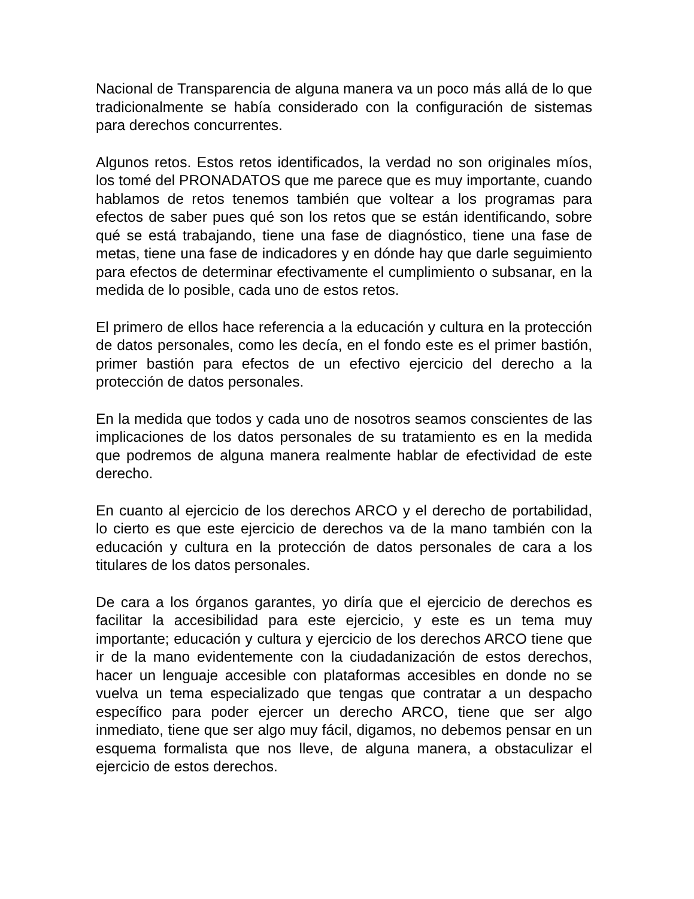Nacional de Transparencia de alguna manera va un poco más allá de lo que tradicionalmente se había considerado con la configuración de sistemas para derechos concurrentes.
Algunos retos. Estos retos identificados, la verdad no son originales míos, los tomé del PRONADATOS que me parece que es muy importante, cuando hablamos de retos tenemos también que voltear a los programas para efectos de saber pues qué son los retos que se están identificando, sobre qué se está trabajando, tiene una fase de diagnóstico, tiene una fase de metas, tiene una fase de indicadores y en dónde hay que darle seguimiento para efectos de determinar efectivamente el cumplimiento o subsanar, en la medida de lo posible, cada uno de estos retos.
El primero de ellos hace referencia a la educación y cultura en la protección de datos personales, como les decía, en el fondo este es el primer bastión, primer bastión para efectos de un efectivo ejercicio del derecho a la protección de datos personales.
En la medida que todos y cada uno de nosotros seamos conscientes de las implicaciones de los datos personales de su tratamiento es en la medida que podremos de alguna manera realmente hablar de efectividad de este derecho.
En cuanto al ejercicio de los derechos ARCO y el derecho de portabilidad, lo cierto es que este ejercicio de derechos va de la mano también con la educación y cultura en la protección de datos personales de cara a los titulares de los datos personales.
De cara a los órganos garantes, yo diría que el ejercicio de derechos es facilitar la accesibilidad para este ejercicio, y este es un tema muy importante; educación y cultura y ejercicio de los derechos ARCO tiene que ir de la mano evidentemente con la ciudadanización de estos derechos, hacer un lenguaje accesible con plataformas accesibles en donde no se vuelva un tema especializado que tengas que contratar a un despacho específico para poder ejercer un derecho ARCO, tiene que ser algo inmediato, tiene que ser algo muy fácil, digamos, no debemos pensar en un esquema formalista que nos lleve, de alguna manera, a obstaculizar el ejercicio de estos derechos.